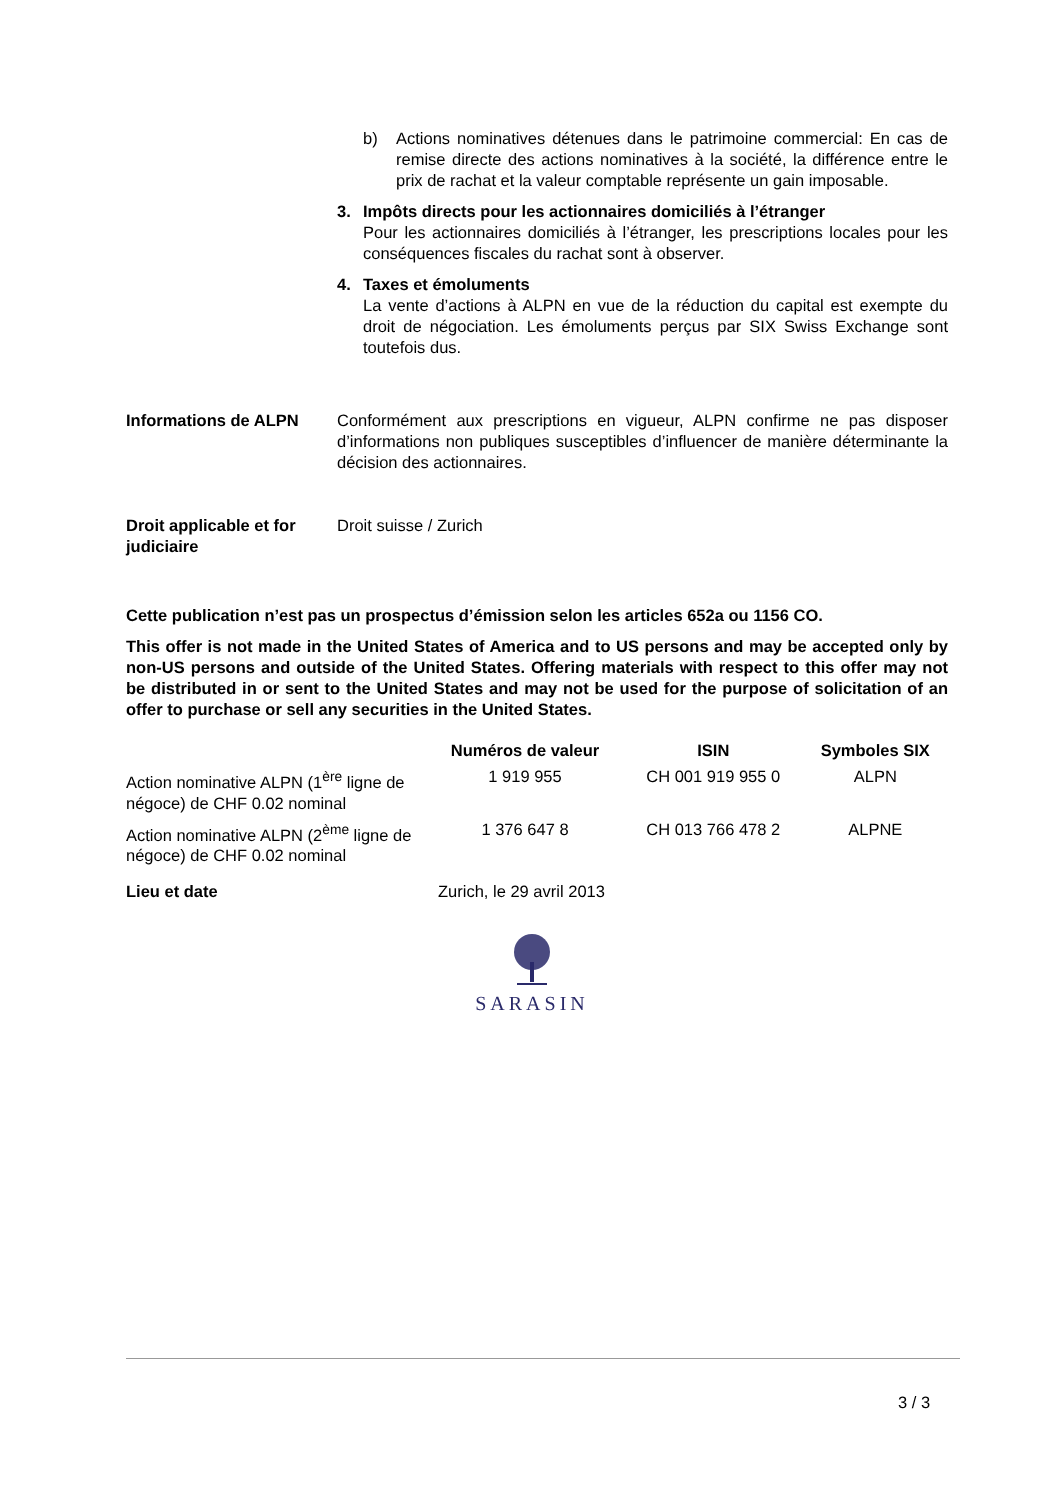b) Actions nominatives détenues dans le patrimoine commercial: En cas de remise directe des actions nominatives à la société, la différence entre le prix de rachat et la valeur comptable représente un gain imposable.
3. Impôts directs pour les actionnaires domiciliés à l’étranger
Pour les actionnaires domiciliés à l’étranger, les prescriptions locales pour les conséquences fiscales du rachat sont à observer.
4. Taxes et émoluments
La vente d’actions à ALPN en vue de la réduction du capital est exempte du droit de négociation. Les émoluments perçus par SIX Swiss Exchange sont toutefois dus.
Informations de ALPN Conformément aux prescriptions en vigueur, ALPN confirme ne pas disposer d’informations non publiques susceptibles d’influencer de manière déterminante la décision des actionnaires.
Droit applicable et for judiciaire
Droit suisse / Zurich
Cette publication n’est pas un prospectus d’émission selon les articles 652a ou 1156 CO.
This offer is not made in the United States of America and to US persons and may be accepted only by non-US persons and outside of the United States. Offering materials with respect to this offer may not be distributed in or sent to the United States and may not be used for the purpose of solicitation of an offer to purchase or sell any securities in the United States.
| | Numéros de valeur | ISIN | Symboles SIX |
| --- | --- | --- | --- |
| Action nominative ALPN (1<sup>ère</sup> ligne de négoce) de CHF 0.02 nominal | 1 919 955 | CH 001 919 955 0 | ALPN |
| Action nominative ALPN (2<sup>ème</sup> ligne de négoce) de CHF 0.02 nominal | 1 376 647 8 | CH 013 766 478 2 | ALPNE |
Lieu et date Zurich, le 29 avril 2013
SARASIN
3 / 3